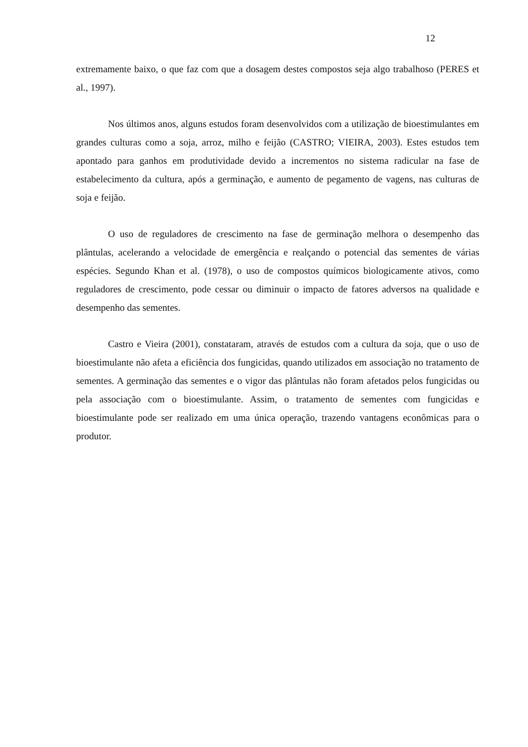12
extremamente baixo, o que faz com que a dosagem destes compostos seja algo trabalhoso (PERES et al., 1997).
Nos últimos anos, alguns estudos foram desenvolvidos com a utilização de bioestimulantes em grandes culturas como a soja, arroz, milho e feijão (CASTRO; VIEIRA, 2003). Estes estudos tem apontado para ganhos em produtividade devido a incrementos no sistema radicular na fase de estabelecimento da cultura, após a germinação, e aumento de pegamento de vagens, nas culturas de soja e feijão.
O uso de reguladores de crescimento na fase de germinação melhora o desempenho das plântulas, acelerando a velocidade de emergência e realçando o potencial das sementes de várias espécies. Segundo Khan et al. (1978), o uso de compostos químicos biologicamente ativos, como reguladores de crescimento, pode cessar ou diminuir o impacto de fatores adversos na qualidade e desempenho das sementes.
Castro e Vieira (2001), constataram, através de estudos com a cultura da soja, que o uso de bioestimulante não afeta a eficiência dos fungicidas, quando utilizados em associação no tratamento de sementes. A germinação das sementes e o vigor das plântulas não foram afetados pelos fungicidas ou pela associação com o bioestimulante. Assim, o tratamento de sementes com fungicidas e bioestimulante pode ser realizado em uma única operação, trazendo vantagens econômicas para o produtor.